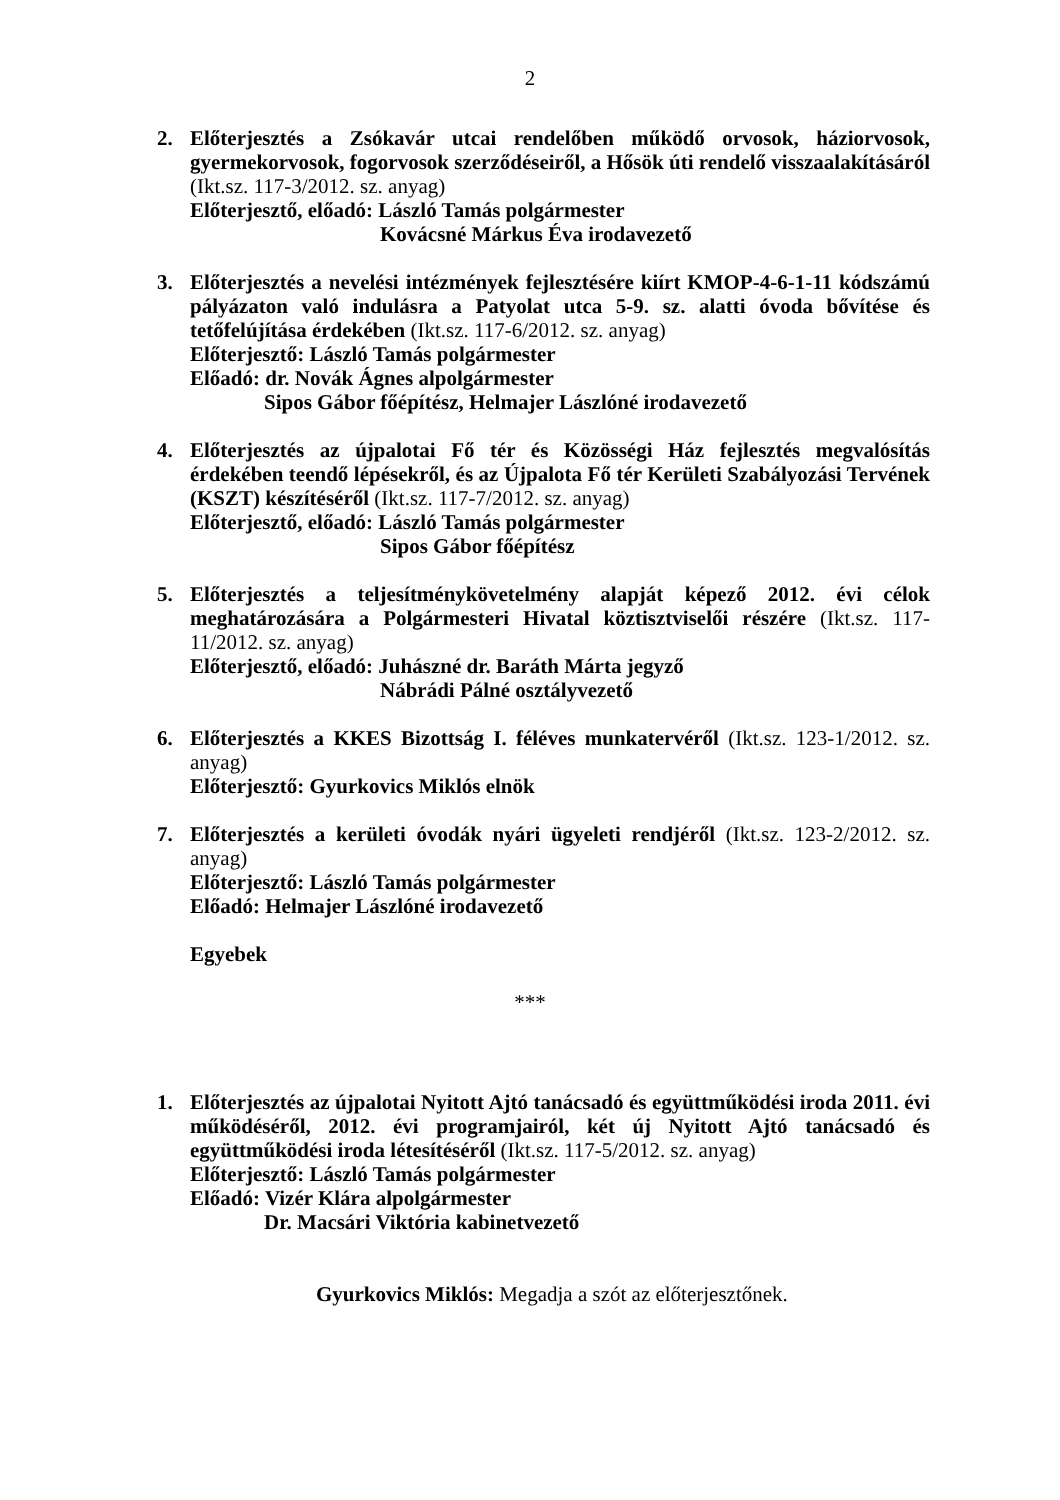2
2. Előterjesztés a Zsókavár utcai rendelőben működő orvosok, háziorvosok, gyermekorvosok, fogorvosok szerződéseiről, a Hősök úti rendelő visszaalakításáról (Ikt.sz. 117-3/2012. sz. anyag)
Előterjesztő, előadó: László Tamás polgármester
Kovácsné Márkus Éva irodavezető
3. Előterjesztés a nevelési intézmények fejlesztésére kiírt KMOP-4-6-1-11 kódszámú pályázaton való indulásra a Patyolat utca 5-9. sz. alatti óvoda bővítése és tetőfelújítása érdekében (Ikt.sz. 117-6/2012. sz. anyag)
Előterjesztő: László Tamás polgármester
Előadó: dr. Novák Ágnes alpolgármester
Sipos Gábor főépítész, Helmajer Lászlóné irodavezető
4. Előterjesztés az újpalotai Fő tér és Közösségi Ház fejlesztés megvalósítás érdekében teendő lépésekről, és az Újpalota Fő tér Kerületi Szabályozási Tervének (KSZT) készítéséről (Ikt.sz. 117-7/2012. sz. anyag)
Előterjesztő, előadó: László Tamás polgármester
Sipos Gábor főépítész
5. Előterjesztés a teljesítménykövetelmény alapját képező 2012. évi célok meghatározására a Polgármesteri Hivatal köztisztviselői részére (Ikt.sz. 117-11/2012. sz. anyag)
Előterjesztő, előadó: Juhászné dr. Baráth Márta jegyző
Nábrádi Pálné osztályvezető
6. Előterjesztés a KKES Bizottság I. féléves munkatervéről (Ikt.sz. 123-1/2012. sz. anyag)
Előterjesztő: Gyurkovics Miklós elnök
7. Előterjesztés a kerületi óvodák nyári ügyeleti rendjéről (Ikt.sz. 123-2/2012. sz. anyag)
Előterjesztő: László Tamás polgármester
Előadó: Helmajer Lászlóné irodavezető
Egyebek
***
1. Előterjesztés az újpalotai Nyitott Ajtó tanácsadó és együttműködési iroda 2011. évi működéséről, 2012. évi programjairól, két új Nyitott Ajtó tanácsadó és együttműködési iroda létesítéséről (Ikt.sz. 117-5/2012. sz. anyag)
Előterjesztő: László Tamás polgármester
Előadó: Vizér Klára alpolgármester
Dr. Macsári Viktória kabinetvezető
Gyurkovics Miklós: Megadja a szót az előterjesztőnek.